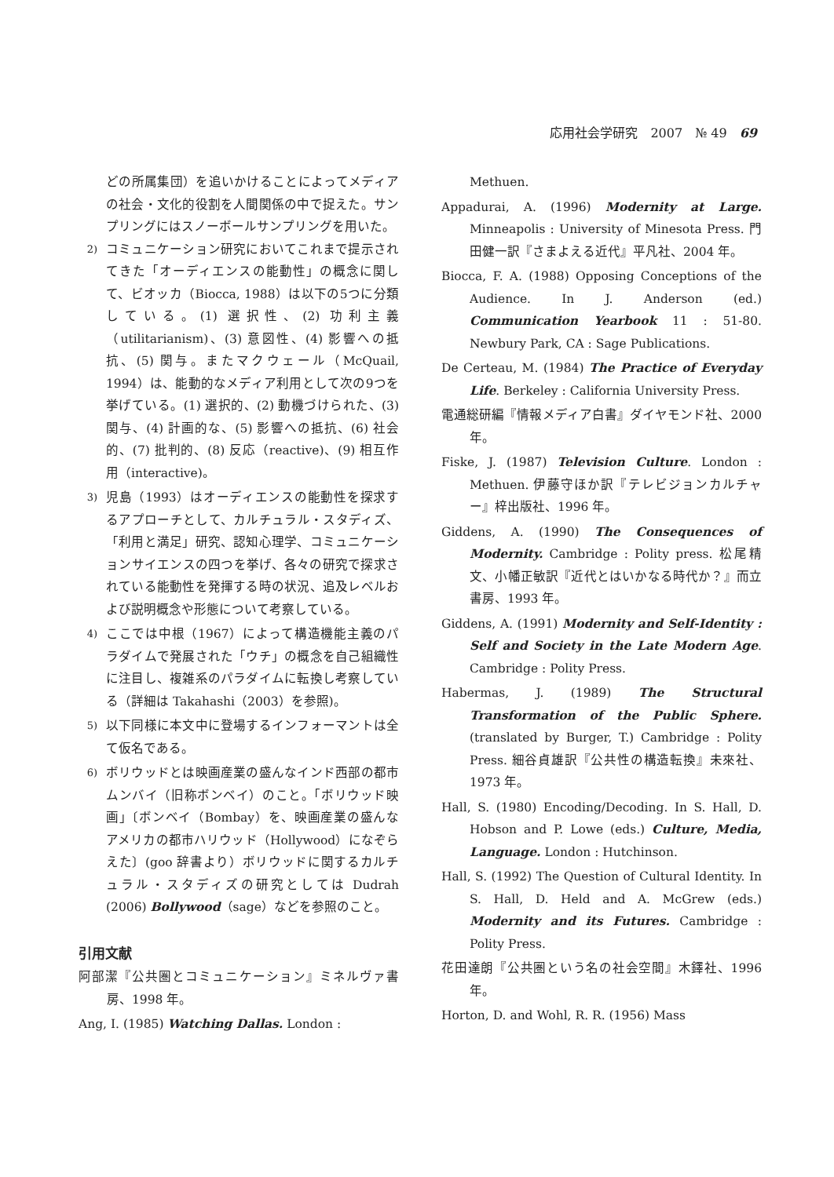応用社会学研究　2007　№ 49　69
どの所属集団）を追いかけることによってメディアの社会・文化的役割を人間関係の中で捉えた。サンプリングにはスノーボールサンプリングを用いた。
2) コミュニケーション研究においてこれまで提示されてきた「オーディエンスの能動性」の概念に関して、ビオッカ（Biocca, 1988）は以下の5つに分類している。(1) 選択性、(2) 功利主義（utilitarianism)、(3) 意図性、(4) 影響への抵抗、(5) 関与。またマクウェール（McQuail, 1994）は、能動的なメディア利用として次の9つを挙げている。(1) 選択的、(2) 動機づけられた、(3) 関与、(4) 計画的な、(5) 影響への抵抗、(6) 社会的、(7) 批判的、(8) 反応（reactive)、(9) 相互作用（interactive)。
3) 児島（1993）はオーディエンスの能動性を探求するアプローチとして、カルチュラル・スタディズ、「利用と満足」研究、認知心理学、コミュニケーションサイエンスの四つを挙げ、各々の研究で探求されている能動性を発揮する時の状況、追及レベルおよび説明概念や形態について考察している。
4) ここでは中根（1967）によって構造機能主義のパラダイムで発展された「ウチ」の概念を自己組織性に注目し、複雑系のパラダイムに転換し考察している（詳細は Takahashi（2003）を参照)。
5) 以下同様に本文中に登場するインフォーマントは全て仮名である。
6) ボリウッドとは映画産業の盛んなインド西部の都市ムンバイ（旧称ボンベイ）のこと。「ボリウッド映画」〔ボンベイ（Bombay）を、映画産業の盛んなアメリカの都市ハリウッド（Hollywood）になぞらえた〕(goo 辞書より）ボリウッドに関するカルチュラル・スタディズの研究としては Dudrah (2006) Bollywood（sage）などを参照のこと。
引用文献
阿部潔『公共圏とコミュニケーション』ミネルヴァ書房、1998 年。
Ang, I. (1985) Watching Dallas. London :
Methuen.
Appadurai, A. (1996) Modernity at Large. Minneapolis : University of Minesota Press. 門田健一訳『さまよえる近代』平凡社、2004 年。
Biocca, F. A. (1988) Opposing Conceptions of the Audience. In J. Anderson (ed.) Communication Yearbook 11 : 51-80. Newbury Park, CA : Sage Publications.
De Certeau, M. (1984) The Practice of Everyday Life. Berkeley : California University Press.
電通総研編『情報メディア白書』ダイヤモンド社、2000 年。
Fiske, J. (1987) Television Culture. London : Methuen. 伊藤守ほか訳『テレビジョンカルチャー』梓出版社、1996 年。
Giddens, A. (1990) The Consequences of Modernity. Cambridge : Polity press. 松尾精文、小幡正敏訳『近代とはいかなる時代か？』而立書房、1993 年。
Giddens, A. (1991) Modernity and Self-Identity : Self and Society in the Late Modern Age. Cambridge : Polity Press.
Habermas, J. (1989) The Structural Transformation of the Public Sphere. (translated by Burger, T.) Cambridge : Polity Press. 細谷貞雄訳『公共性の構造転換』未來社、1973 年。
Hall, S. (1980) Encoding/Decoding. In S. Hall, D. Hobson and P. Lowe (eds.) Culture, Media, Language. London : Hutchinson.
Hall, S. (1992) The Question of Cultural Identity. In S. Hall, D. Held and A. McGrew (eds.) Modernity and its Futures. Cambridge : Polity Press.
花田達朗『公共圏という名の社会空間』木鐸社、1996 年。
Horton, D. and Wohl, R. R. (1956) Mass